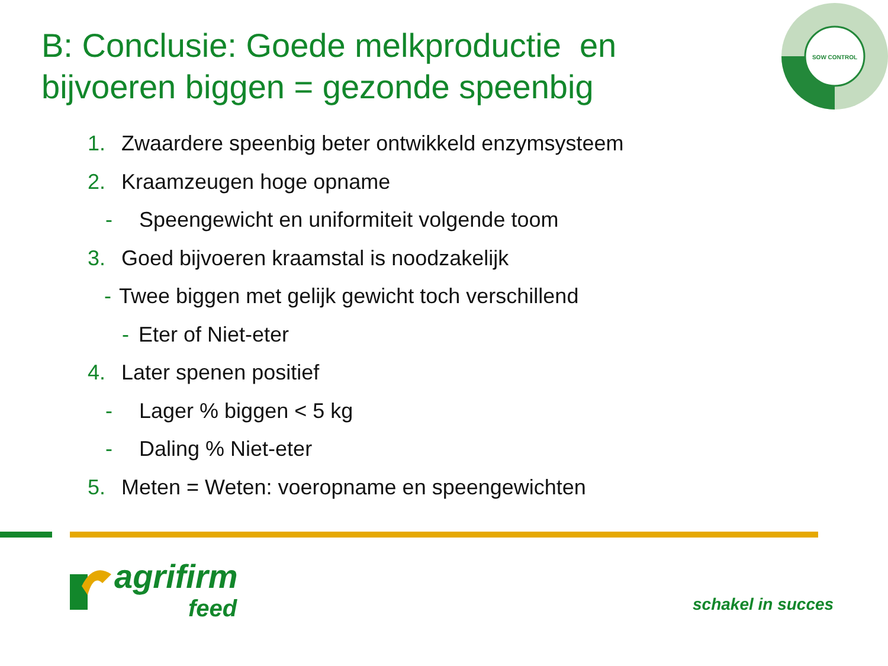B: Conclusie: Goede melkproductie en
bijvoeren biggen = gezonde speenbig
SOW CONTROL
1. Zwaardere speenbig beter ontwikkeld enzymsysteem
2. Kraamzeugen hoge opname
- Speengewicht en uniformiteit volgende toom
3. Goed bijvoeren kraamstal is noodzakelijk
- Twee biggen met gelijk gewicht toch verschillend
- Eter of Niet-eter
4. Later spenen positief
- Lager % biggen < 5 kg
- Daling % Niet-eter
5. Meten = Weten: voeropname en speengewichten
agrifirm
feed
schakel in succes